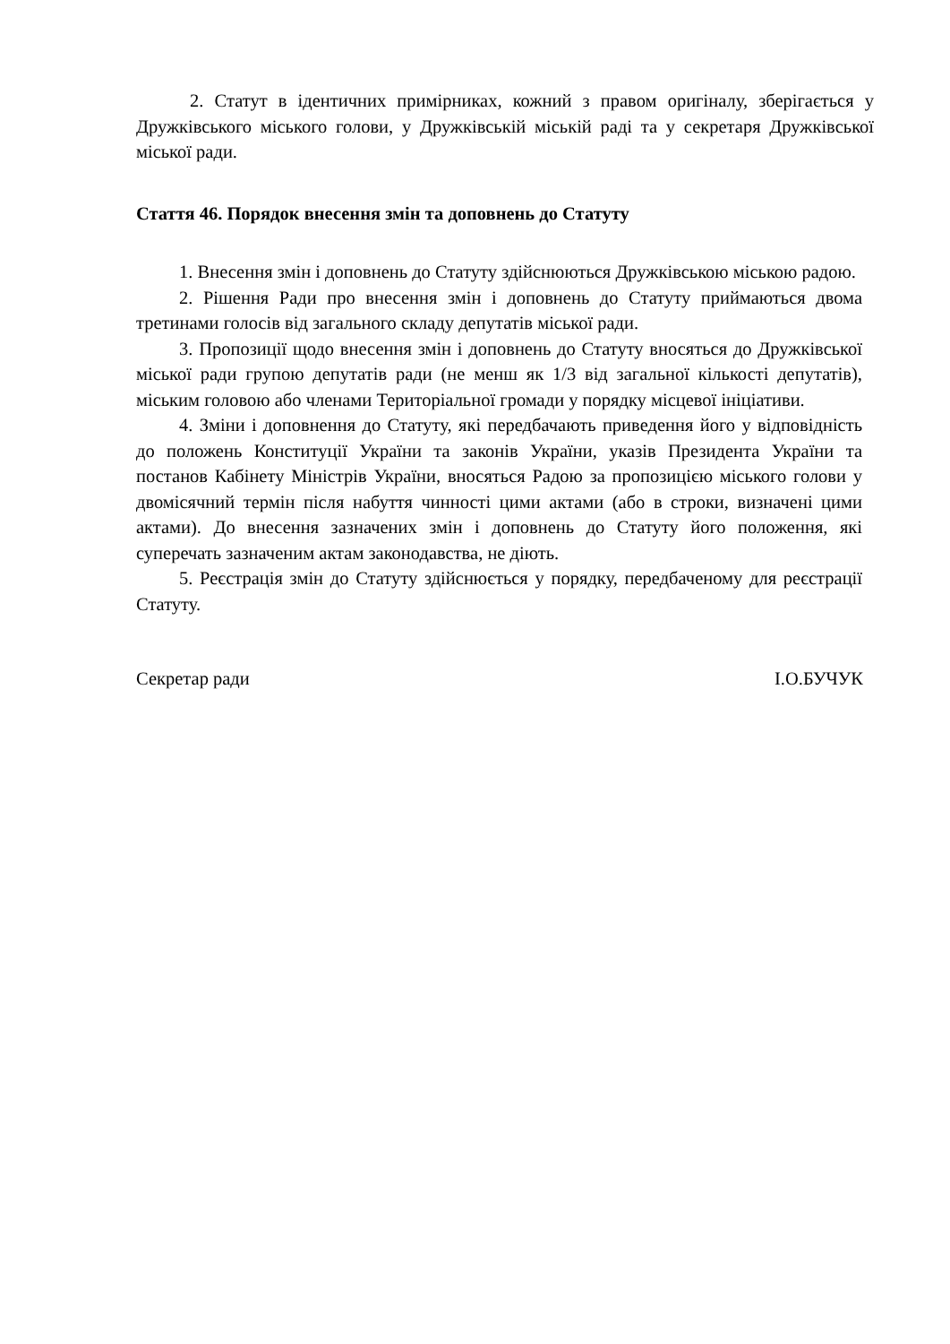2. Статут в ідентичних примірниках, кожний з правом оригіналу, зберігається у Дружківського міського голови, у Дружківській міській раді та у секретаря Дружківської міської ради.
Стаття 46. Порядок внесення змін та доповнень до Статуту
1. Внесення змін і доповнень до Статуту здійснюються Дружківською міською радою.
2. Рішення Ради про внесення змін і доповнень до Статуту приймаються двома третинами голосів від загального складу депутатів міської ради.
3. Пропозиції щодо внесення змін і доповнень до Статуту вносяться до Дружківської міської ради групою депутатів ради (не менш як 1/3 від загальної кількості депутатів), міським головою або членами Територіальної громади у порядку місцевої ініціативи.
4. Зміни і доповнення до Статуту, які передбачають приведення його у відповідність до положень Конституції України та законів України, указів Президента України та постанов Кабінету Міністрів України, вносяться Радою за пропозицією міського голови у двомісячний термін після набуття чинності цими актами (або в строки, визначені цими актами). До внесення зазначених змін і доповнень до Статуту його положення, які суперечать зазначеним актам законодавства, не діють.
5. Реєстрація змін до Статуту здійснюється у порядку, передбаченому для реєстрації Статуту.
Секретар ради І.О.БУЧУК